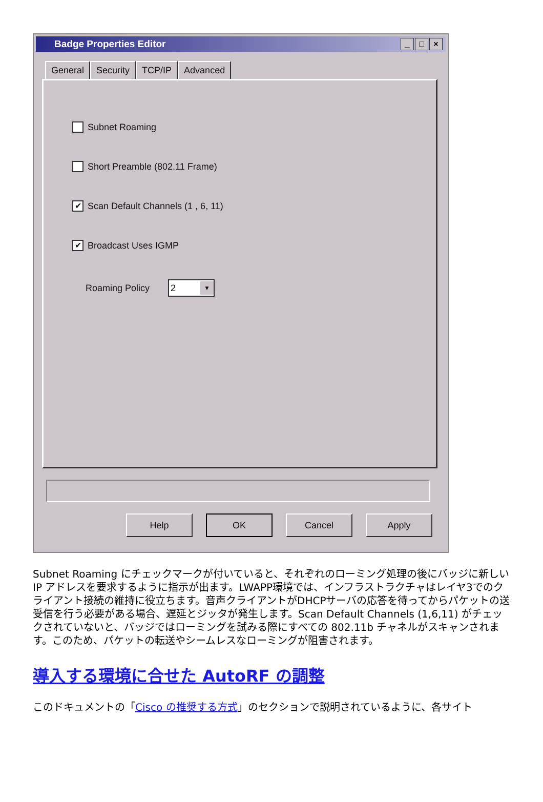Badge Properties Editor
_ □ ×
General Security TCP/IP Advanced
Subnet Roaming
Short Preamble (802.11 Frame)
✔ Scan Default Channels (1 , 6, 11)
✔ Broadcast Uses IGMP
Roaming Policy
2 ▼
Help OK Cancel Apply
Subnet Roaming にチェックマークが付いていると、それぞれのローミング処理の後にバッジに新しい IP アドレスを要求するように指示が出ます。LWAPP環境では、インフラストラクチャはレイヤ3でのクライアント接続の維持に役立ちます。音声クライアントがDHCPサーバの応答を待ってからパケットの送受信を行う必要がある場合、遅延とジッタが発生します。Scan Default Channels (1,6,11) がチェックされていないと、バッジではローミングを試みる際にすべての 802.11b チャネルがスキャンされます。このため、パケットの転送やシームレスなローミングが阻害されます。
導入する環境に合せた AutoRF の調整
このドキュメントの「Cisco の推奨する方式」のセクションで説明されているように、各サイト